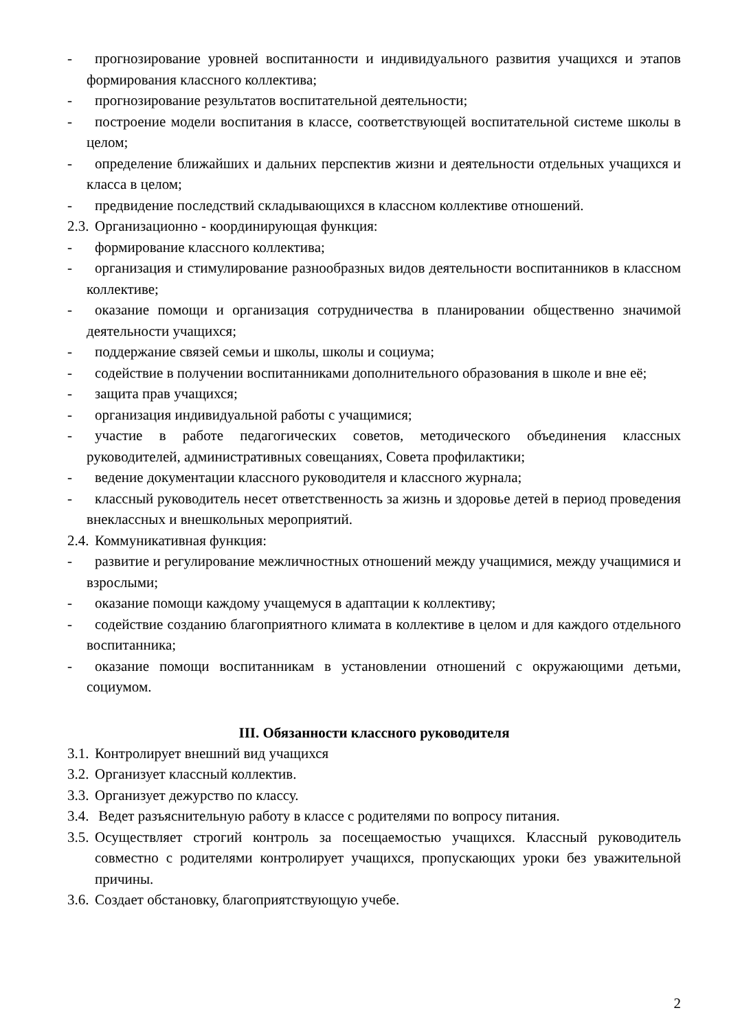- прогнозирование уровней воспитанности и индивидуального развития учащихся и этапов формирования классного коллектива;
- прогнозирование результатов воспитательной деятельности;
- построение модели воспитания в классе, соответствующей воспитательной системе школы в целом;
- определение ближайших и дальних перспектив жизни и деятельности отдельных учащихся и класса в целом;
- предвидение последствий складывающихся в классном коллективе отношений.
2.3. Организационно - координирующая функция:
- формирование классного коллектива;
- организация и стимулирование разнообразных видов деятельности воспитанников в классном коллективе;
- оказание помощи и организация сотрудничества в планировании общественно значимой деятельности учащихся;
- поддержание связей семьи и школы, школы и социума;
- содействие в получении воспитанниками дополнительного образования в школе и вне её;
- защита прав учащихся;
- организация индивидуальной работы с учащимися;
- участие в работе педагогических советов, методического объединения классных руководителей, административных совещаниях, Совета профилактики;
- ведение документации классного руководителя и классного журнала;
- классный руководитель несет ответственность за жизнь и здоровье детей в период проведения внеклассных и внешкольных мероприятий.
2.4. Коммуникативная функция:
- развитие и регулирование межличностных отношений между учащимися, между учащимися и взрослыми;
- оказание помощи каждому учащемуся в адаптации к коллективу;
- содействие созданию благоприятного климата в коллективе в целом и для каждого отдельного воспитанника;
- оказание помощи воспитанникам в установлении отношений с окружающими детьми, социумом.
III. Обязанности классного руководителя
3.1. Контролирует внешний вид учащихся
3.2. Организует классный коллектив.
3.3. Организует дежурство по классу.
3.4. Ведет разъяснительную работу в классе с родителями по вопросу питания.
3.5. Осуществляет строгий контроль за посещаемостью учащихся. Классный руководитель совместно с родителями контролирует учащихся, пропускающих уроки без уважительной причины.
3.6. Создает обстановку, благоприятствующую учебе.
2